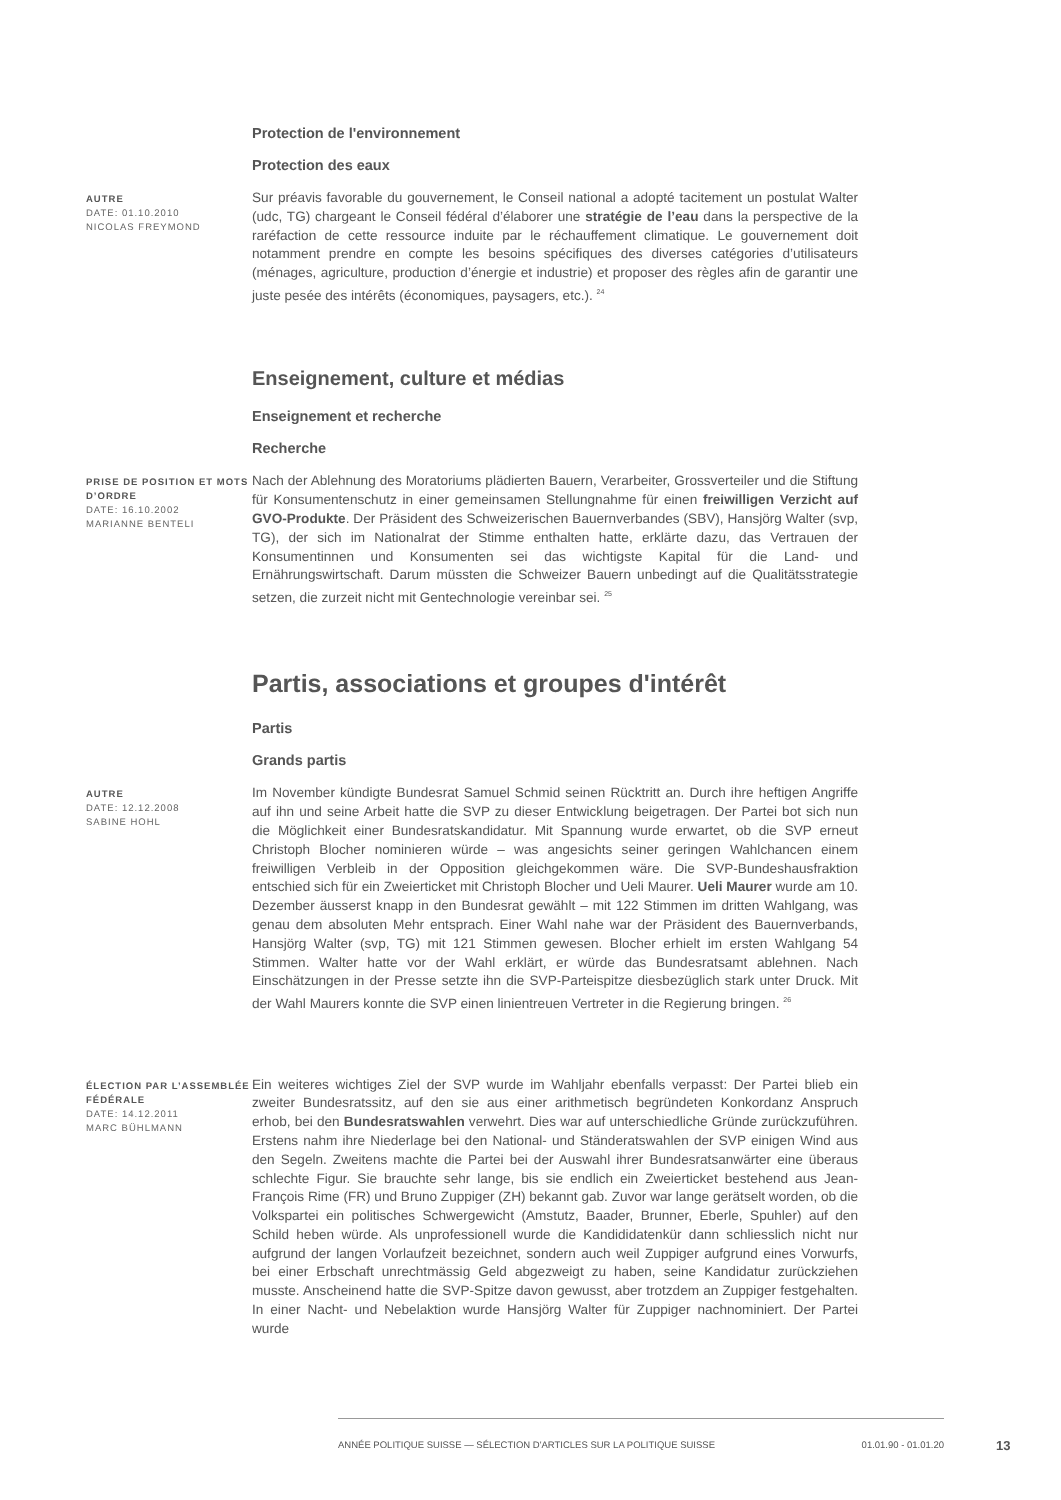Protection de l'environnement
Protection des eaux
AUTRE
DATE: 01.10.2010
NICOLAS FREYMOND
Sur préavis favorable du gouvernement, le Conseil national a adopté tacitement un postulat Walter (udc, TG) chargeant le Conseil fédéral d’élaborer une stratégie de l’eau dans la perspective de la raréfaction de cette ressource induite par le réchauffement climatique. Le gouvernement doit notamment prendre en compte les besoins spécifiques des diverses catégories d’utilisateurs (ménages, agriculture, production d’énergie et industrie) et proposer des règles afin de garantir une juste pesée des intérêts (économiques, paysagers, etc.). <sup>24</sup>
Enseignement, culture et médias
Enseignement et recherche
Recherche
PRISE DE POSITION ET MOTS D’ORDRE
DATE: 16.10.2002
MARIANNE BENTELI
Nach der Ablehnung des Moratoriums plädierten Bauern, Verarbeiter, Grossverteiler und die Stiftung für Konsumentenschutz in einer gemeinsamen Stellungnahme für einen freiwilligen Verzicht auf GVO-Produkte. Der Präsident des Schweizerischen Bauernverbandes (SBV), Hansjörg Walter (svp, TG), der sich im Nationalrat der Stimme enthalten hatte, erklärte dazu, das Vertrauen der Konsumentinnen und Konsumenten sei das wichtigste Kapital für die Land- und Ernährungswirtschaft. Darum müssten die Schweizer Bauern unbedingt auf die Qualitätsstrategie setzen, die zurzeit nicht mit Gentechnologie vereinbar sei. <sup>25</sup>
Partis, associations et groupes d'intérêt
Partis
Grands partis
AUTRE
DATE: 12.12.2008
SABINE HOHL
Im November kündigte Bundesrat Samuel Schmid seinen Rücktritt an. Durch ihre heftigen Angriffe auf ihn und seine Arbeit hatte die SVP zu dieser Entwicklung beigetragen. Der Partei bot sich nun die Möglichkeit einer Bundesratskandidatur. Mit Spannung wurde erwartet, ob die SVP erneut Christoph Blocher nominieren würde – was angesichts seiner geringen Wahlchancen einem freiwilligen Verbleib in der Opposition gleichgekommen wäre. Die SVP-Bundeshausfraktion entschied sich für ein Zweierticket mit Christoph Blocher und Ueli Maurer. Ueli Maurer wurde am 10. Dezember äusserst knapp in den Bundesrat gewählt – mit 122 Stimmen im dritten Wahlgang, was genau dem absoluten Mehr entsprach. Einer Wahl nahe war der Präsident des Bauernverbands, Hansjörg Walter (svp, TG) mit 121 Stimmen gewesen. Blocher erhielt im ersten Wahlgang 54 Stimmen. Walter hatte vor der Wahl erklärt, er würde das Bundesratsamt ablehnen. Nach Einschätzungen in der Presse setzte ihn die SVP-Parteispitze diesbezüglich stark unter Druck. Mit der Wahl Maurers konnte die SVP einen linientreuen Vertreter in die Regierung bringen. <sup>26</sup>
ÉLECTION PAR L’ASSEMBLÉE FÉDÉRALE
DATE: 14.12.2011
MARC BÜHLMANN
Ein weiteres wichtiges Ziel der SVP wurde im Wahljahr ebenfalls verpasst: Der Partei blieb ein zweiter Bundesratssitz, auf den sie aus einer arithmetisch begründeten Konkordanz Anspruch erhob, bei den Bundesratswahlen verwehrt. Dies war auf unterschiedliche Gründe zurückzuführen. Erstens nahm ihre Niederlage bei den National- und Ständeratswahlen der SVP einigen Wind aus den Segeln. Zweitens machte die Partei bei der Auswahl ihrer Bundesratsanwärter eine überaus schlechte Figur. Sie brauchte sehr lange, bis sie endlich ein Zweierticket bestehend aus Jean-François Rime (FR) und Bruno Zuppiger (ZH) bekannt gab. Zuvor war lange gerätselt worden, ob die Volkspartei ein politisches Schwergewicht (Amstutz, Baader, Brunner, Eberle, Spuhler) auf den Schild heben würde. Als unprofessionell wurde die Kandididatenkür dann schliesslich nicht nur aufgrund der langen Vorlaufzeit bezeichnet, sondern auch weil Zuppiger aufgrund eines Vorwurfs, bei einer Erbschaft unrechtmässig Geld abgezweigt zu haben, seine Kandidatur zurückziehen musste. Anscheinend hatte die SVP-Spitze davon gewusst, aber trotzdem an Zuppiger festgehalten. In einer Nacht- und Nebelaktion wurde Hansjörg Walter für Zuppiger nachnominiert. Der Partei wurde
ANNÉE POLITIQUE SUISSE — SÉLECTION D'ARTICLES SUR LA POLITIQUE SUISSE 01.01.90 - 01.01.20
13